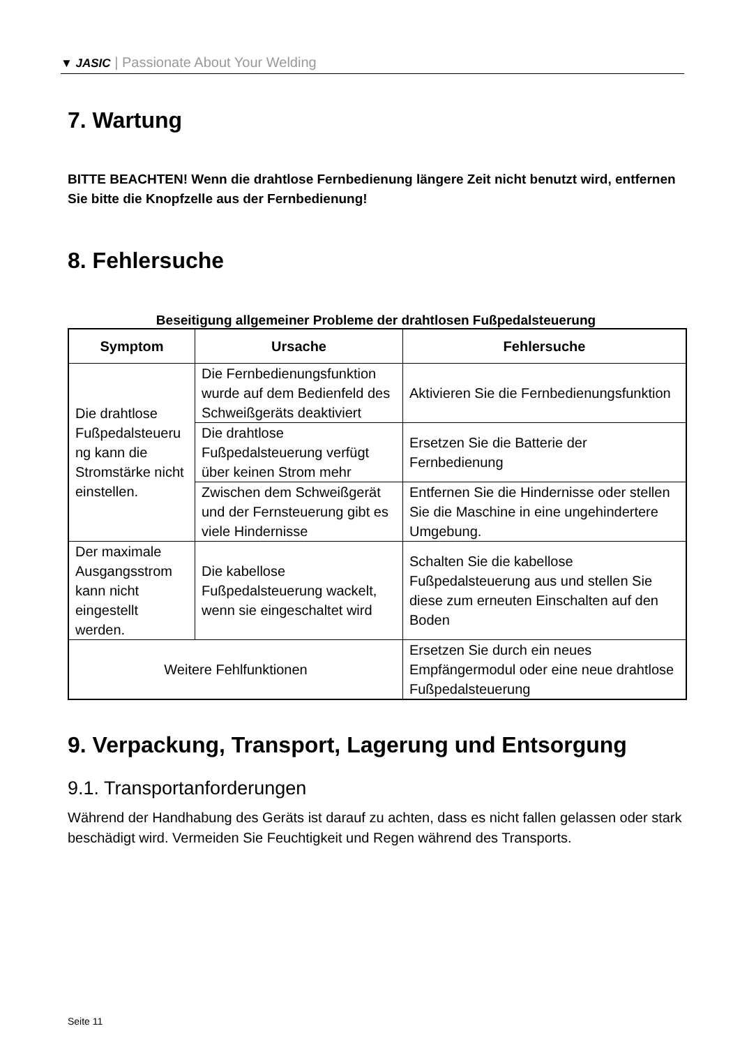▼ JASIC | Passionate About Your Welding
7. Wartung
BITTE BEACHTEN! Wenn die drahtlose Fernbedienung längere Zeit nicht benutzt wird, entfernen Sie bitte die Knopfzelle aus der Fernbedienung!
8. Fehlersuche
Beseitigung allgemeiner Probleme der drahtlosen Fußpedalsteuerung
| Symptom | Ursache | Fehlersuche |
| --- | --- | --- |
| Die drahtlose Fußpedalsteueru ng kann die Stromstärke nicht einstellen. | Die Fernbedienungsfunktion wurde auf dem Bedienfeld des Schweißgeräts deaktiviert | Aktivieren Sie die Fernbedienungsfunktion |
| | Die drahtlose Fußpedalsteuerung verfügt über keinen Strom mehr | Ersetzen Sie die Batterie der Fernbedienung |
| | Zwischen dem Schweißgerät und der Fernsteuerung gibt es viele Hindernisse | Entfernen Sie die Hindernisse oder stellen Sie die Maschine in eine ungehindertere Umgebung. |
| Der maximale Ausgangsstrom kann nicht eingestellt werden. | Die kabellose Fußpedalsteuerung wackelt, wenn sie eingeschaltet wird | Schalten Sie die kabellose Fußpedalsteuerung aus und stellen Sie diese zum erneuten Einschalten auf den Boden |
| Weitere Fehlfunktionen | | Ersetzen Sie durch ein neues Empfängermodul oder eine neue drahtlose Fußpedalsteuerung |
9. Verpackung, Transport, Lagerung und Entsorgung
9.1. Transportanforderungen
Während der Handhabung des Geräts ist darauf zu achten, dass es nicht fallen gelassen oder stark beschädigt wird. Vermeiden Sie Feuchtigkeit und Regen während des Transports.
Seite 11